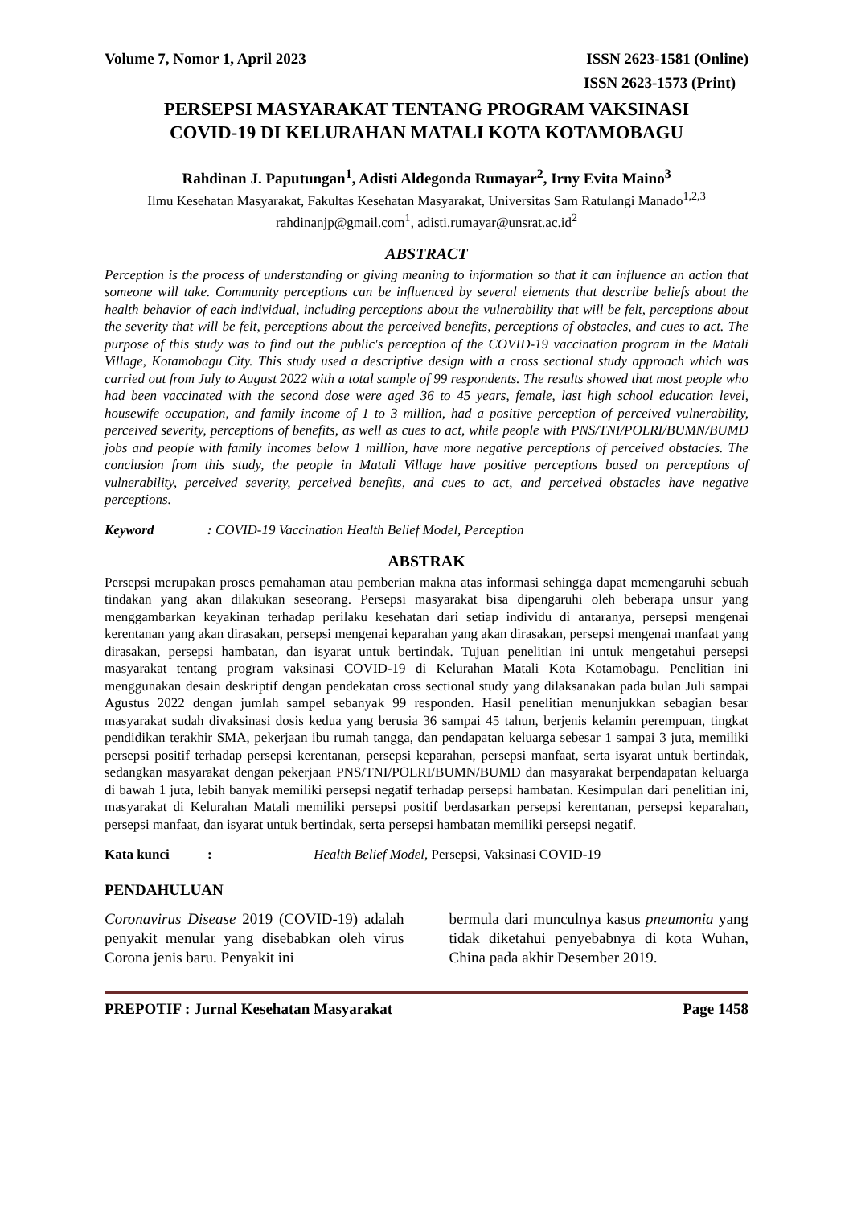Volume 7, Nomor 1, April 2023 ISSN 2623-1581 (Online)
ISSN 2623-1573 (Print)
PERSEPSI MASYARAKAT TENTANG PROGRAM VAKSINASI
COVID-19 DI KELURAHAN MATALI KOTA KOTAMOBAGU
Rahdinan J. Paputungan<sup>1</sup>, Adisti Aldegonda Rumayar<sup>2</sup>, Irny Evita Maino<sup>3</sup>
Ilmu Kesehatan Masyarakat, Fakultas Kesehatan Masyarakat, Universitas Sam Ratulangi Manado<sup>1,2,3</sup>
rahdinanjp@gmail.com<sup>1</sup>, adisti.rumayar@unsrat.ac.id<sup>2</sup>
ABSTRACT
Perception is the process of understanding or giving meaning to information so that it can influence an action that someone will take. Community perceptions can be influenced by several elements that describe beliefs about the health behavior of each individual, including perceptions about the vulnerability that will be felt, perceptions about the severity that will be felt, perceptions about the perceived benefits, perceptions of obstacles, and cues to act. The purpose of this study was to find out the public's perception of the COVID-19 vaccination program in the Matali Village, Kotamobagu City. This study used a descriptive design with a cross sectional study approach which was carried out from July to August 2022 with a total sample of 99 respondents. The results showed that most people who had been vaccinated with the second dose were aged 36 to 45 years, female, last high school education level, housewife occupation, and family income of 1 to 3 million, had a positive perception of perceived vulnerability, perceived severity, perceptions of benefits, as well as cues to act, while people with PNS/TNI/POLRI/BUMN/BUMD jobs and people with family incomes below 1 million, have more negative perceptions of perceived obstacles. The conclusion from this study, the people in Matali Village have positive perceptions based on perceptions of vulnerability, perceived severity, perceived benefits, and cues to act, and perceived obstacles have negative perceptions.
Keyword: COVID-19 Vaccination Health Belief Model, Perception
ABSTRAK
Persepsi merupakan proses pemahaman atau pemberian makna atas informasi sehingga dapat memengaruhi sebuah tindakan yang akan dilakukan seseorang. Persepsi masyarakat bisa dipengaruhi oleh beberapa unsur yang menggambarkan keyakinan terhadap perilaku kesehatan dari setiap individu di antaranya, persepsi mengenai kerentanan yang akan dirasakan, persepsi mengenai keparahan yang akan dirasakan, persepsi mengenai manfaat yang dirasakan, persepsi hambatan, dan isyarat untuk bertindak. Tujuan penelitian ini untuk mengetahui persepsi masyarakat tentang program vaksinasi COVID-19 di Kelurahan Matali Kota Kotamobagu. Penelitian ini menggunakan desain deskriptif dengan pendekatan cross sectional study yang dilaksanakan pada bulan Juli sampai Agustus 2022 dengan jumlah sampel sebanyak 99 responden. Hasil penelitian menunjukkan sebagian besar masyarakat sudah divaksinasi dosis kedua yang berusia 36 sampai 45 tahun, berjenis kelamin perempuan, tingkat pendidikan terakhir SMA, pekerjaan ibu rumah tangga, dan pendapatan keluarga sebesar 1 sampai 3 juta, memiliki persepsi positif terhadap persepsi kerentanan, persepsi keparahan, persepsi manfaat, serta isyarat untuk bertindak, sedangkan masyarakat dengan pekerjaan PNS/TNI/POLRI/BUMN/BUMD dan masyarakat berpendapatan keluarga di bawah 1 juta, lebih banyak memiliki persepsi negatif terhadap persepsi hambatan. Kesimpulan dari penelitian ini, masyarakat di Kelurahan Matali memiliki persepsi positif berdasarkan persepsi kerentanan, persepsi keparahan, persepsi manfaat, dan isyarat untuk bertindak, serta persepsi hambatan memiliki persepsi negatif.
Kata kunci: Health Belief Model, Persepsi, Vaksinasi COVID-19
PENDAHULUAN
Coronavirus Disease 2019 (COVID-19) adalah penyakit menular yang disebabkan oleh virus Corona jenis baru. Penyakit ini
bermula dari munculnya kasus pneumonia yang tidak diketahui penyebabnya di kota Wuhan, China pada akhir Desember 2019.
PREPOTIF : Jurnal Kesehatan Masyarakat Page 1458